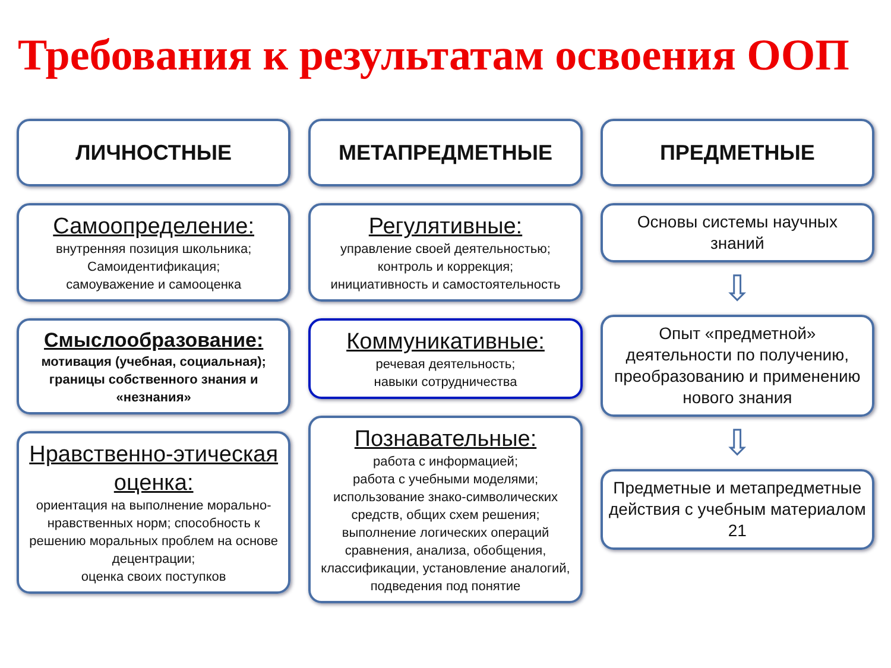Требования к результатам освоения ООП
ЛИЧНОСТНЫЕ
Самоопределение:
внутренняя позиция школьника;
Самоидентификация;
самоуважение и самооценка
Смыслообразование:
мотивация (учебная, социальная);
границы собственного знания и «незнания»
Нравственно-этическая оценка:
ориентация на выполнение морально-нравственных норм; способность к решению моральных проблем на основе децентрации;
оценка своих поступков
МЕТАПРЕДМЕТНЫЕ
Регулятивные:
управление своей деятельностью;
контроль и коррекция;
инициативность и самостоятельность
Коммуникативные:
речевая деятельность;
навыки сотрудничества
Познавательные:
работа с информацией;
работа с учебными моделями;
использование знако-символических средств, общих схем решения;
выполнение логических операций сравнения, анализа, обобщения, классификации, установление аналогий, подведения под понятие
ПРЕДМЕТНЫЕ
Основы системы научных знаний
⇩
Опыт «предметной» деятельности по получению, преобразованию и применению нового знания
⇩
Предметные и метапредметные действия с учебным материалом 21